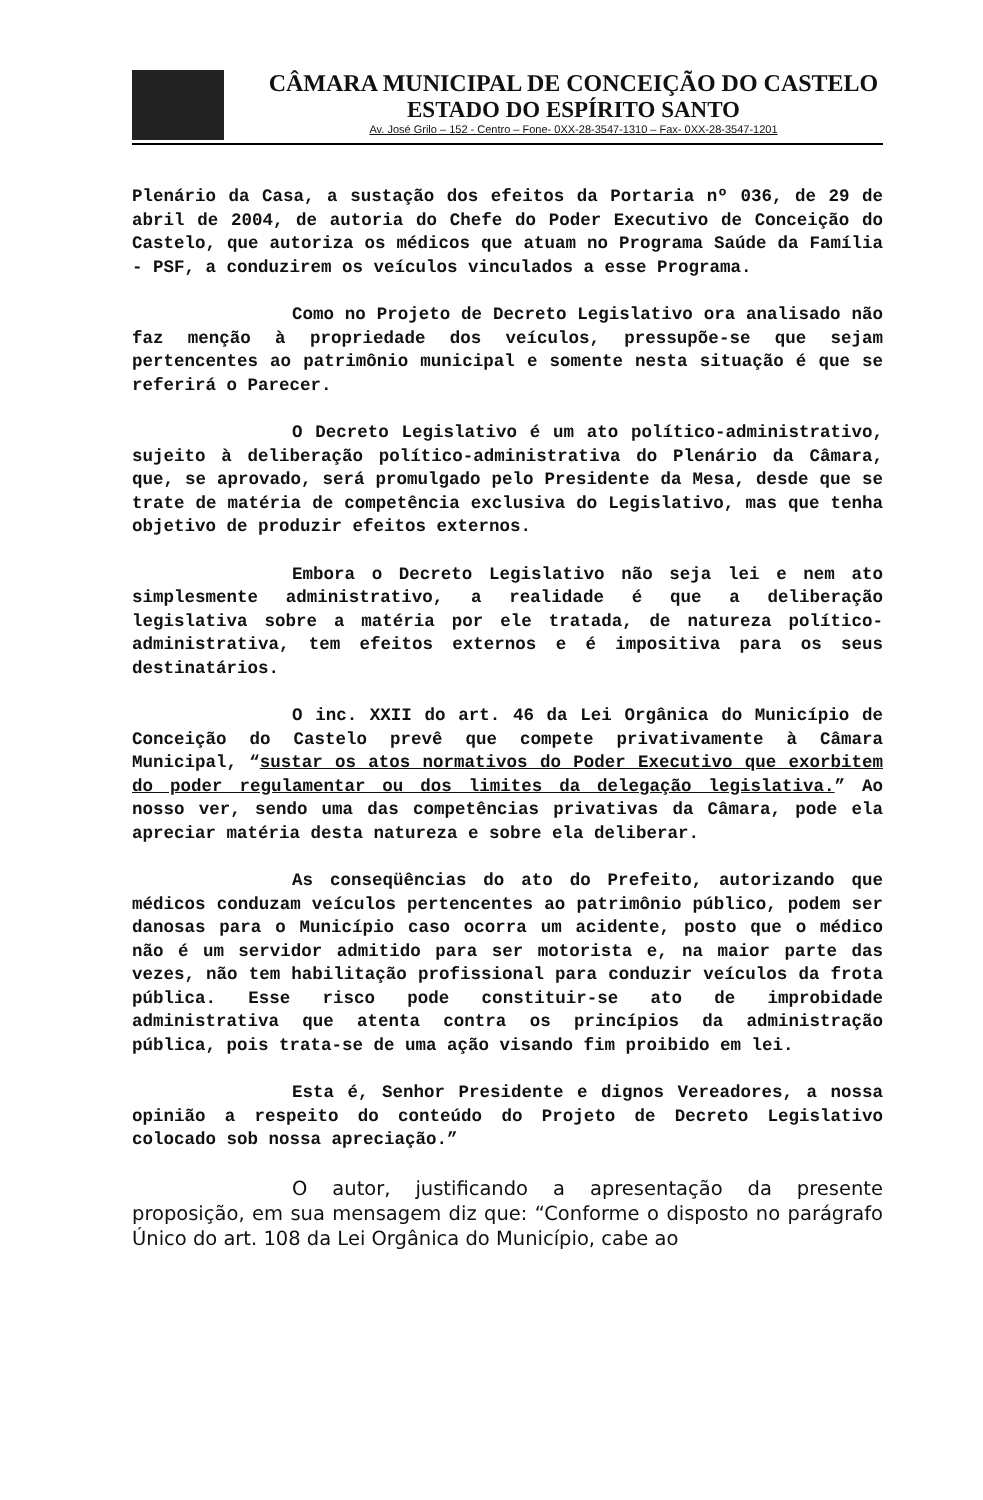CÂMARA MUNICIPAL DE CONCEIÇÃO DO CASTELO
ESTADO DO ESPÍRITO SANTO
Av. José Grilo – 152 - Centro – Fone- 0XX-28-3547-1310 – Fax- 0XX-28-3547-1201
Plenário da Casa, a sustação dos efeitos da Portaria nº 036, de 29 de abril de 2004, de autoria do Chefe do Poder Executivo de Conceição do Castelo, que autoriza os médicos que atuam no Programa Saúde da Família - PSF, a conduzirem os veículos vinculados a esse Programa.
Como no Projeto de Decreto Legislativo ora analisado não faz menção à propriedade dos veículos, pressupõe-se que sejam pertencentes ao patrimônio municipal e somente nesta situação é que se referirá o Parecer.
O Decreto Legislativo é um ato político-administrativo, sujeito à deliberação político-administrativa do Plenário da Câmara, que, se aprovado, será promulgado pelo Presidente da Mesa, desde que se trate de matéria de competência exclusiva do Legislativo, mas que tenha objetivo de produzir efeitos externos.
Embora o Decreto Legislativo não seja lei e nem ato simplesmente administrativo, a realidade é que a deliberação legislativa sobre a matéria por ele tratada, de natureza político-administrativa, tem efeitos externos e é impositiva para os seus destinatários.
O inc. XXII do art. 46 da Lei Orgânica do Município de Conceição do Castelo prevê que compete privativamente à Câmara Municipal, “sustar os atos normativos do Poder Executivo que exorbitem do poder regulamentar ou dos limites da delegação legislativa.” Ao nosso ver, sendo uma das competências privativas da Câmara, pode ela apreciar matéria desta natureza e sobre ela deliberar.
As conseqüências do ato do Prefeito, autorizando que médicos conduzam veículos pertencentes ao patrimônio público, podem ser danosas para o Município caso ocorra um acidente, posto que o médico não é um servidor admitido para ser motorista e, na maior parte das vezes, não tem habilitação profissional para conduzir veículos da frota pública. Esse risco pode constituir-se ato de improbidade administrativa que atenta contra os princípios da administração pública, pois trata-se de uma ação visando fim proibido em lei.
Esta é, Senhor Presidente e dignos Vereadores, a nossa opinião a respeito do conteúdo do Projeto de Decreto Legislativo colocado sob nossa apreciação.”
O autor, justificando a apresentação da presente proposição, em sua mensagem diz que: “Conforme o disposto no parágrafo Único do art. 108 da Lei Orgânica do Município, cabe ao